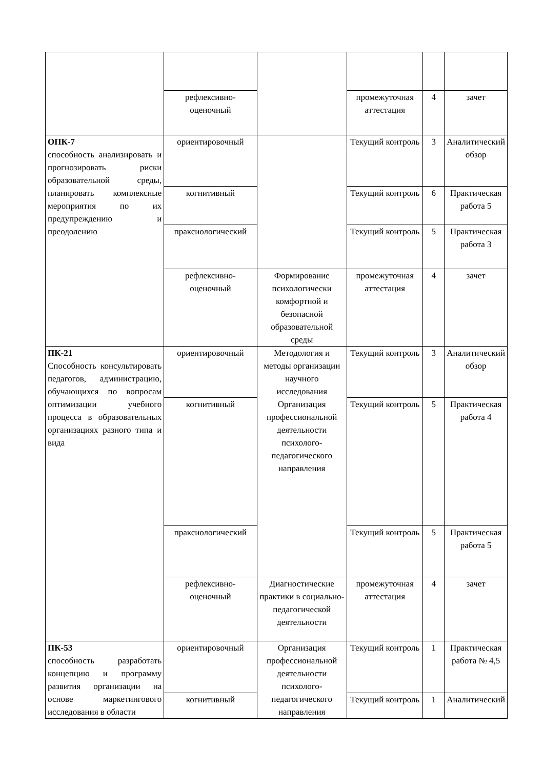| | рефлексивно-оценочный | | промежуточная аттестация | 4 | зачет |
| ОПК-7 способность анализировать и прогнозировать риски образовательной среды, планировать комплексные мероприятия по их предупреждению и преодолению | ориентировочный | | Текущий контроль | 3 | Аналитический обзор |
| | когнитивный | | Текущий контроль | 6 | Практическая работа 5 |
| | праксиологический | | Текущий контроль | 5 | Практическая работа 3 |
| | рефлексивно-оценочный | Формирование психологически комфортной и безопасной образовательной среды | промежуточная аттестация | 4 | зачет |
| ПК-21 Способность консультировать педагогов, администрацию, обучающихся по вопросам оптимизации учебного процесса в образовательных организациях разного типа и вида | ориентировочный | Методология и методы организации научного исследования Организация профессиональной деятельности психолого-педагогического направления | Текущий контроль | 3 | Аналитический обзор |
| | когнитивный | | Текущий контроль | 5 | Практическая работа 4 |
| | праксиологический | | Текущий контроль | 5 | Практическая работа 5 |
| | рефлексивно-оценочный | Диагностические практики в социально-педагогической деятельности | промежуточная аттестация | 4 | зачет |
| ПК-53 способность разработать концепцию и программу развития организации на основе маркетингового исследования в области | ориентировочный | Организация профессиональной деятельности психолого-педагогического направления | Текущий контроль | 1 | Практическая работа № 4,5 |
| | когнитивный | | Текущий контроль | 1 | Аналитический |